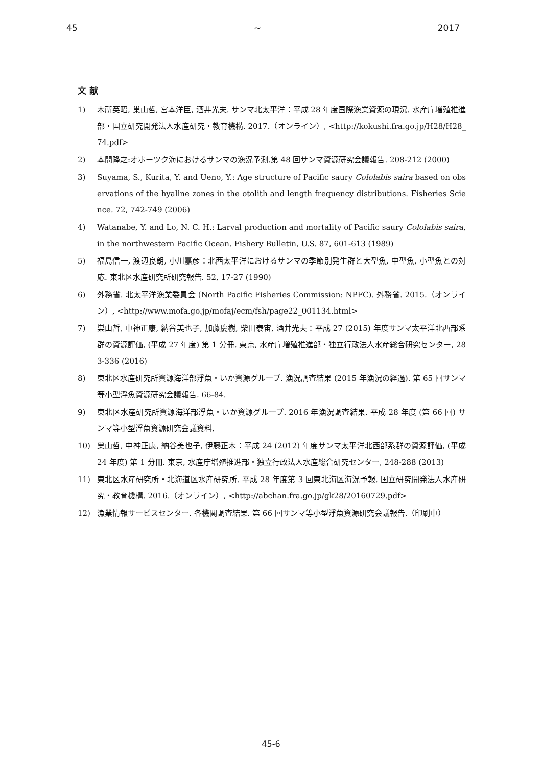45 ~ 2017
文 献
1) 木所英昭, 巣山哲, 宮本洋臣, 酒井光夫. サンマ北太平洋：平成 28 年度国際漁業資源の現況. 水産庁増殖推進部・国立研究開発法人水産研究・教育機構. 2017.（オンライン）, <http://kokushi.fra.go.jp/H28/H28_74.pdf>
2) 本間隆之:オホーツク海におけるサンマの漁況予測.第 48 回サンマ資源研究会議報告. 208-212 (2000)
3) Suyama, S., Kurita, Y. and Ueno, Y.: Age structure of Pacific saury Cololabis saira based on observations of the hyaline zones in the otolith and length frequency distributions. Fisheries Science. 72, 742-749 (2006)
4) Watanabe, Y. and Lo, N. C. H.: Larval production and mortality of Pacific saury Cololabis saira, in the northwestern Pacific Ocean. Fishery Bulletin, U.S. 87, 601-613 (1989)
5) 福島信一, 渡辺良朗, 小川嘉彦：北西太平洋におけるサンマの季節別発生群と大型魚, 中型魚, 小型魚との対応. 東北区水産研究所研究報告. 52, 17-27 (1990)
6) 外務省. 北太平洋漁業委員会 (North Pacific Fisheries Commission: NPFC). 外務省. 2015.（オンライン）, <http://www.mofa.go.jp/mofaj/ecm/fsh/page22_001134.html>
7) 巣山哲, 中神正康, 納谷美也子, 加藤慶樹, 柴田泰宙, 酒井光夫：平成 27 (2015) 年度サンマ太平洋北西部系群の資源評価, (平成 27 年度) 第 1 分冊. 東京, 水産庁増殖推進部・独立行政法人水産総合研究センター, 283-336 (2016)
8) 東北区水産研究所資源海洋部浮魚・いか資源グループ. 漁況調査結果 (2015 年漁況の経過). 第 65 回サンマ等小型浮魚資源研究会議報告. 66-84.
9) 東北区水産研究所資源海洋部浮魚・いか資源グループ. 2016 年漁況調査結果. 平成 28 年度 (第 66 回) サンマ等小型浮魚資源研究会議資料.
10) 巣山哲, 中神正康, 納谷美也子, 伊藤正木：平成 24 (2012) 年度サンマ太平洋北西部系群の資源評価, (平成 24 年度) 第 1 分冊. 東京, 水産庁増殖推進部・独立行政法人水産総合研究センター, 248-288 (2013)
11) 東北区水産研究所・北海道区水産研究所. 平成 28 年度第 3 回東北海区海況予報. 国立研究開発法人水産研究・教育機構. 2016.（オンライン）, <http://abchan.fra.go.jp/gk28/20160729.pdf>
12) 漁業情報サービスセンター. 各機関調査結果. 第 66 回サンマ等小型浮魚資源研究会議報告.（印刷中）
45-6